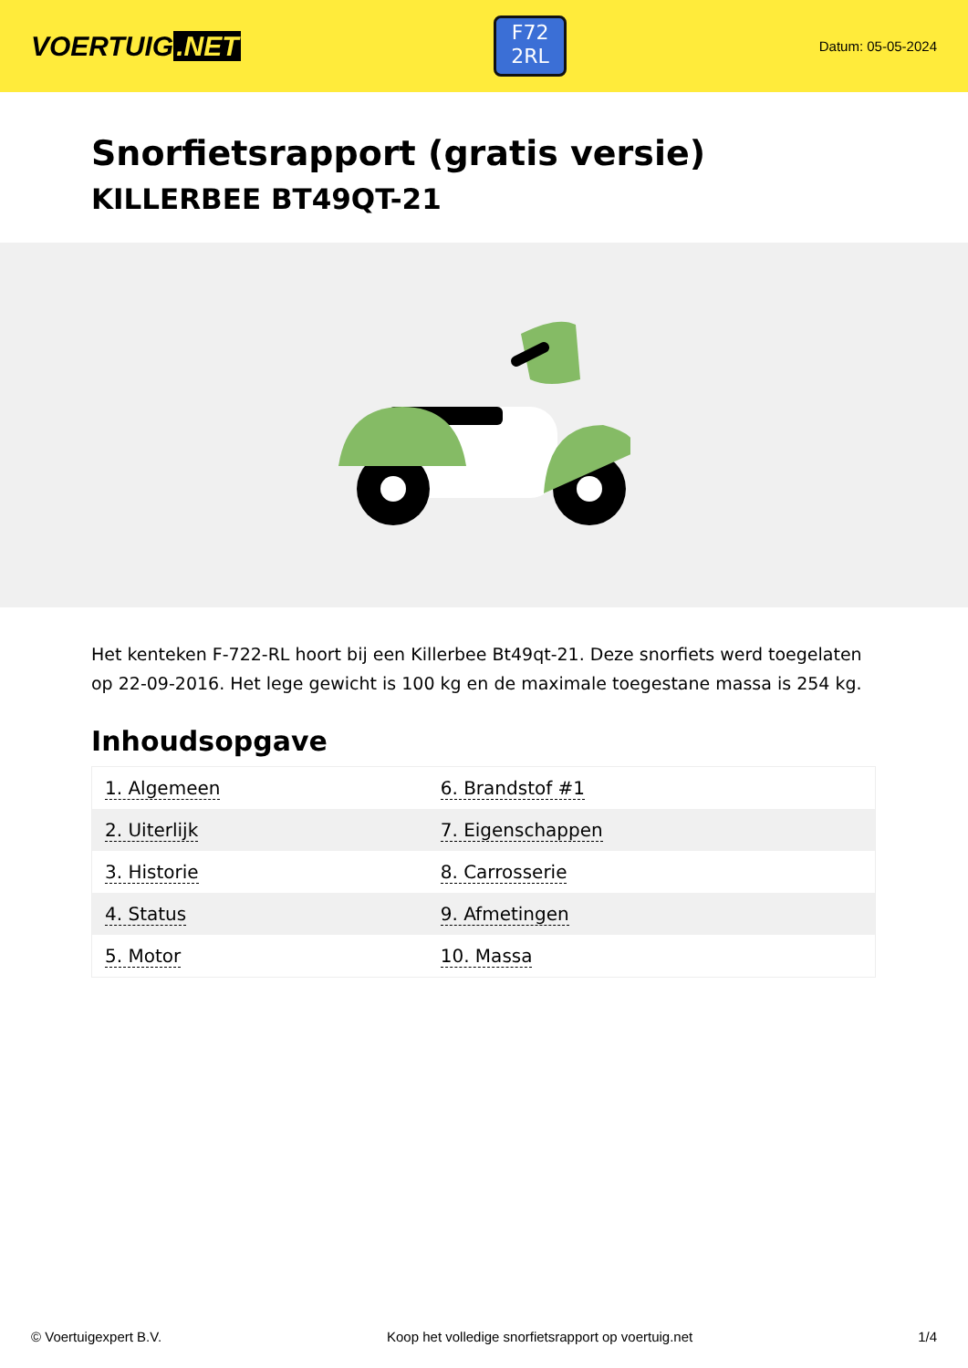VOERTUIG.NET
F72
2RL
Datum: 05-05-2024
Snorfietsrapport (gratis versie)
KILLERBEE BT49QT-21
Het kenteken F-722-RL hoort bij een Killerbee Bt49qt-21. Deze snorfiets werd toegelaten op 22-09-2016. Het lege gewicht is 100 kg en de maximale toegestane massa is 254 kg.
Inhoudsopgave
| 1. Algemeen | 6. Brandstof #1 |
| 2. Uiterlijk | 7. Eigenschappen |
| 3. Historie | 8. Carrosserie |
| 4. Status | 9. Afmetingen |
| 5. Motor | 10. Massa |
© Voertuigexpert B.V. Koop het volledige snorfietsrapport op voertuig.net 1/4